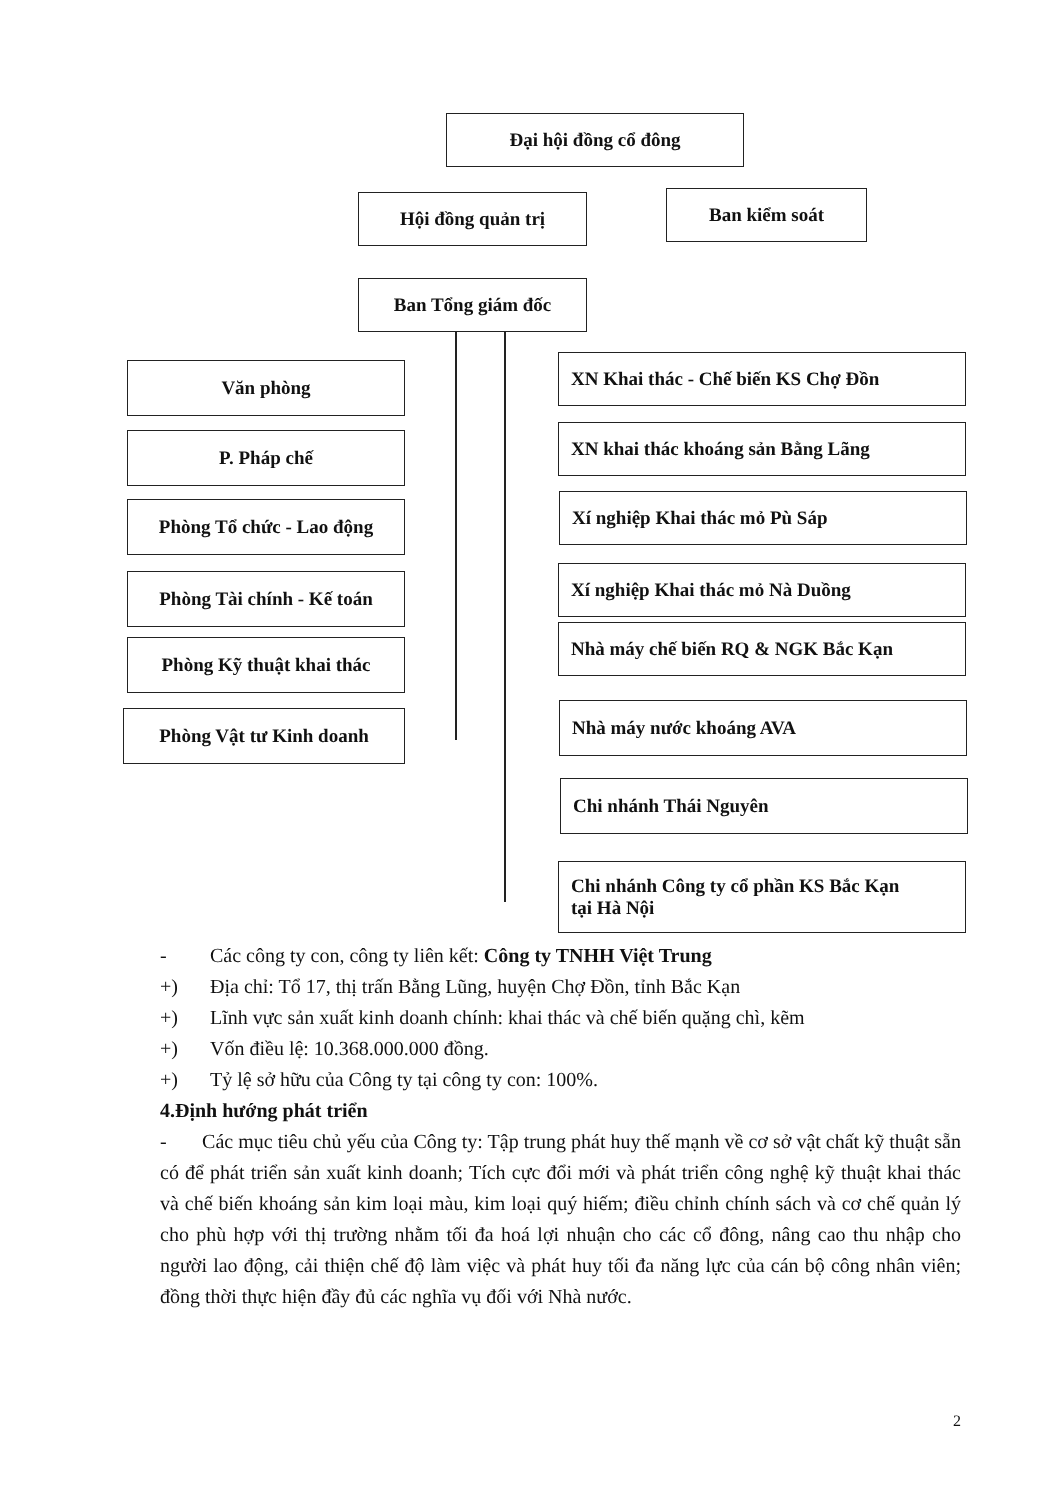Đại hội đồng cổ đông
Hội đồng quản trị Ban kiểm soát
Ban Tổng giám đốc
Văn phòng
P. Pháp chế
Phòng Tổ chức - Lao động
Phòng Tài chính - Kế toán
Phòng Kỹ thuật khai thác
Phòng Vật tư Kinh doanh
XN Khai thác - Chế biến KS Chợ Đồn
XN khai thác khoáng sản Bằng Lãng
Xí nghiệp Khai thác mỏ Pù Sáp
Xí nghiệp Khai thác mỏ Nà Duồng
Nhà máy chế biến RQ & NGK Bắc Kạn
Nhà máy nước khoáng AVA
Chi nhánh Thái Nguyên
Chi nhánh Công ty cổ phần KS Bắc Kạn
tại Hà Nội
- Các công ty con, công ty liên kết: Công ty TNHH Việt Trung
+) Địa chỉ: Tổ 17, thị trấn Bằng Lũng, huyện Chợ Đồn, tỉnh Bắc Kạn
+) Lĩnh vực sản xuất kinh doanh chính: khai thác và chế biến quặng chì, kẽm
+) Vốn điều lệ: 10.368.000.000 đồng.
+) Tỷ lệ sở hữu của Công ty tại công ty con: 100%.
4. Định hướng phát triển
- Các mục tiêu chủ yếu của Công ty: Tập trung phát huy thế mạnh về cơ sở vật chất kỹ thuật sẵn có để phát triển sản xuất kinh doanh; Tích cực đổi mới và phát triển công nghệ kỹ thuật khai thác và chế biến khoáng sản kim loại màu, kim loại quý hiếm; điều chỉnh chính sách và cơ chế quản lý cho phù hợp với thị trường nhằm tối đa hoá lợi nhuận cho các cổ đông, nâng cao thu nhập cho người lao động, cải thiện chế độ làm việc và phát huy tối đa năng lực của cán bộ công nhân viên; đồng thời thực hiện đầy đủ các nghĩa vụ đối với Nhà nước.
2